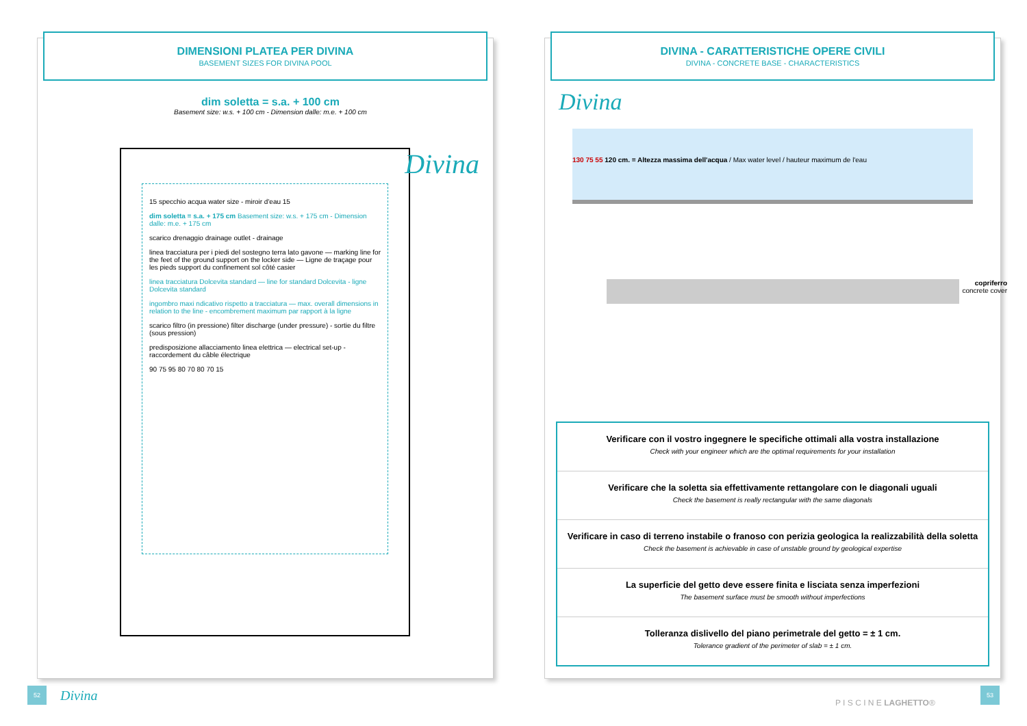DIMENSIONI PLATEA PER DIVINA
BASEMENT SIZES FOR DIVINA POOL
dim soletta = s.a. + 100 cm
Basement size: w.s. + 100 cm - Dimension dalle: m.e. + 100 cm
15 specchio acqua water size - miroir d'eau 15
dim soletta = s.a. + 175 cm Basement size: w.s. + 175 cm - Dimension dalle: m.e. + 175 cm
scarico drenaggio drainage outlet - drainage
linea tracciatura per i piedi del sostegno terra lato gavone — marking line for the feet of the ground support on the locker side — Ligne de traçage pour les pieds support du confinement sol côté casier
linea tracciatura Dolcevita standard — line for standard Dolcevita - ligne Dolcevita standard
ingombro maxi ndicativo rispetto a tracciatura — max. overall dimensions in relation to the line - encombrement maximum par rapport à la ligne
scarico filtro (in pressione) filter discharge (under pressure) - sortie du filtre (sous pression)
predisposizione allacciamento linea elettrica — electrical set-up - raccordement du câble électrique
90 75 95 80 70 80 70 15
Divina
DIVINA - CARATTERISTICHE OPERE CIVILI
DIVINA - CONCRETE BASE - CHARACTERISTICS
Divina
130 75 55 120 cm. = Altezza massima dell'acqua / Max water level / hauteur maximum de l'eau
copriferro
concrete cover
Verificare con il vostro ingegnere le specifiche ottimali alla vostra installazione
Check with your engineer which are the optimal requirements for your installation
Verificare che la soletta sia effettivamente rettangolare con le diagonali uguali
Check the basement is really rectangular with the same diagonals
Verificare in caso di terreno instabile o franoso con perizia geologica la realizzabilità della soletta
Check the basement is achievable in case of unstable ground by geological expertise
La superficie del getto deve essere finita e lisciata senza imperfezioni
The basement surface must be smooth without imperfections
Tolleranza dislivello del piano perimetrale del getto = ± 1 cm.
Tolerance gradient of the perimeter of slab = ± 1 cm.
52 Divina P I S C I N E LAGHETTO®
53